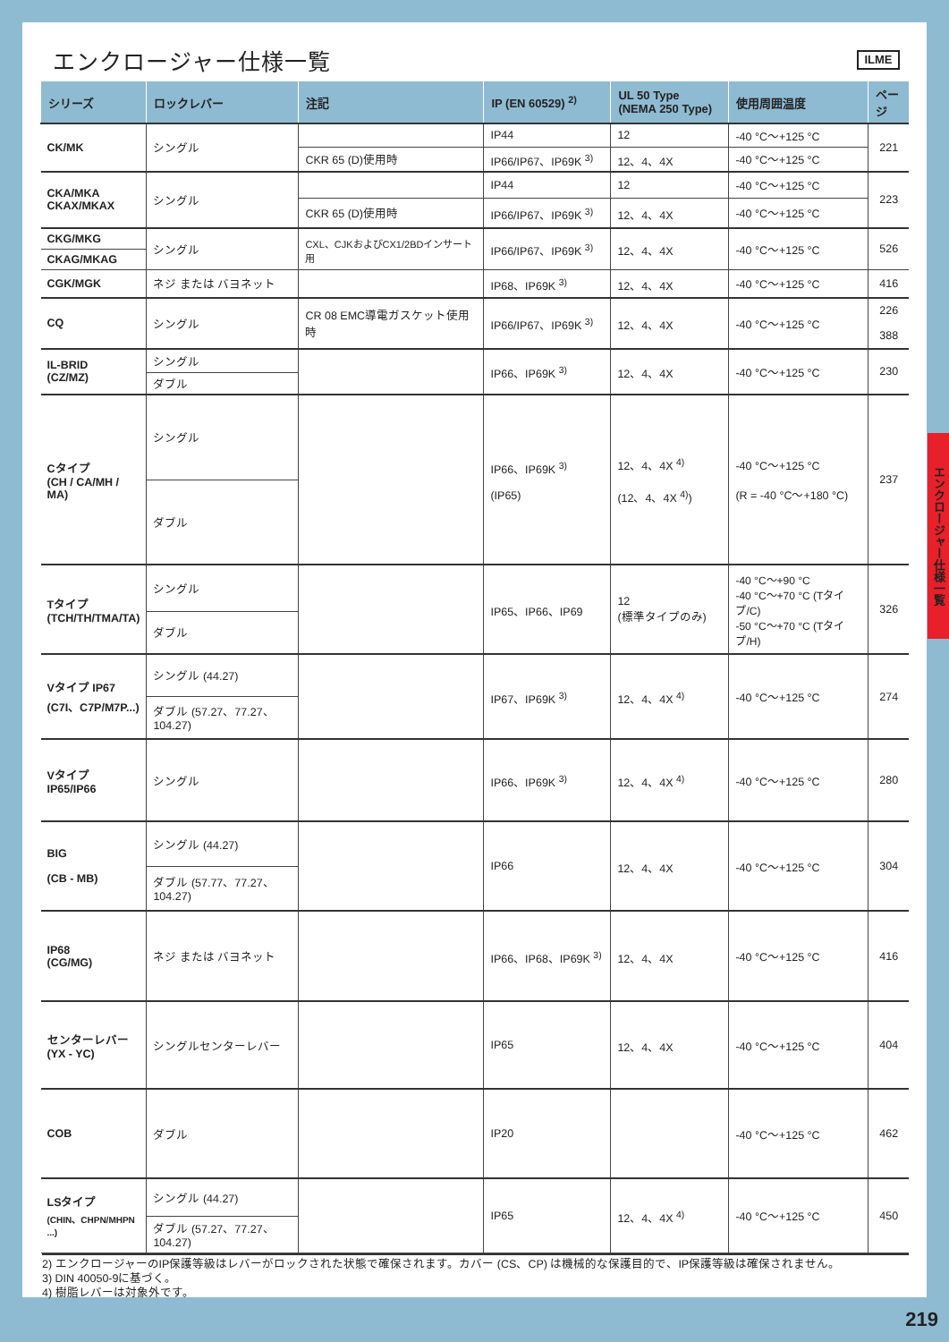エンクロージャー仕様一覧
ILME
| シリーズ | ロックレバー | 注記 | IP (EN 60529) <sup>2)</sup> | UL 50 Type (NEMA 250 Type) | 使用周囲温度 | ページ |
| --- | --- | --- | --- | --- | --- | --- |
| CK/MK | シングル | | IP44 | 12 | -40 °C〜+125 °C | 221 |
| | | CKR 65 (D)使用時 | IP66/IP67、IP69K <sup>3)</sup> | 12、4、4X | -40 °C〜+125 °C | |
| CKA/MKA CKAX/MKAX | シングル | | IP44 | 12 | -40 °C〜+125 °C | 223 |
| | | CKR 65 (D)使用時 | IP66/IP67、IP69K <sup>3)</sup> | 12、4、4X | -40 °C〜+125 °C | |
| CKG/MKG | シングル | CXL、CJKおよびCX1/2BDインサート用 | IP66/IP67、IP69K <sup>3)</sup> | 12、4、4X | -40 °C〜+125 °C | 526 |
| CKAG/MKAG | | | | | | |
| CGK/MGK | ネジ または バヨネット | | IP68、IP69K <sup>3)</sup> | 12、4、4X | -40 °C〜+125 °C | 416 |
| CQ | シングル | CR 08 EMC導電ガスケット使用時 | IP66/IP67、IP69K <sup>3)</sup> | 12、4、4X | -40 °C〜+125 °C | 226 388 |
| IL-BRID (CZ/MZ) | シングル | | IP66、IP69K <sup>3)</sup> | 12、4、4X | -40 °C〜+125 °C | 230 |
| | ダブル | | | | | |
| Cタイプ (CH / CA/MH / MA) | シングル | | IP66、IP69K <sup>3)</sup> (IP65) | 12、4、4X <sup>4)</sup> (12、4、4X <sup>4)</sup>) | -40 °C〜+125 °C (R = -40 °C〜+180 °C) | 237 |
| | ダブル | | | | | |
| Tタイプ (TCH/TH/TMA/TA) | シングル | | IP65、IP66、IP69 | 12 (標準タイプのみ) | -40 °C〜+90 °C -40 °C〜+70 °C (Tタイプ/C) -50 °C〜+70 °C (Tタイプ/H) | 326 |
| | ダブル | | | | | |
| Vタイプ IP67 (C7I、C7P/M7P...) | シングル (44.27) | | IP67、IP69K <sup>3)</sup> | 12、4、4X <sup>4)</sup> | -40 °C〜+125 °C | 274 |
| | ダブル (57.27、77.27、104.27) | | | | | |
| Vタイプ IP65/IP66 | シングル | | IP66、IP69K <sup>3)</sup> | 12、4、4X <sup>4)</sup> | -40 °C〜+125 °C | 280 |
| BIG (CB - MB) | シングル (44.27) | | IP66 | 12、4、4X | -40 °C〜+125 °C | 304 |
| | ダブル (57.77、77.27、104.27) | | | | | |
| IP68 (CG/MG) | ネジ または バヨネット | | IP66、IP68、IP69K <sup>3)</sup> | 12、4、4X | -40 °C〜+125 °C | 416 |
| センターレバー (YX - YC) | シングルセンターレバー | | IP65 | 12、4、4X | -40 °C〜+125 °C | 404 |
| COB | ダブル | | IP20 | | -40 °C〜+125 °C | 462 |
| LSタイプ (CHIN、CHPN/MHPN ...) | シングル (44.27) | | IP65 | 12、4、4X <sup>4)</sup> | -40 °C〜+125 °C | 450 |
| | ダブル (57.27、77.27、104.27) | | | | | |
2) エンクロージャーのIP保護等級はレバーがロックされた状態で確保されます。カバー (CS、CP) は機械的な保護目的で、IP保護等級は確保されません。
3) DIN 40050-9に基づく。
4) 樹脂レバーは対象外です。
エンクロージャー仕様一覧
219